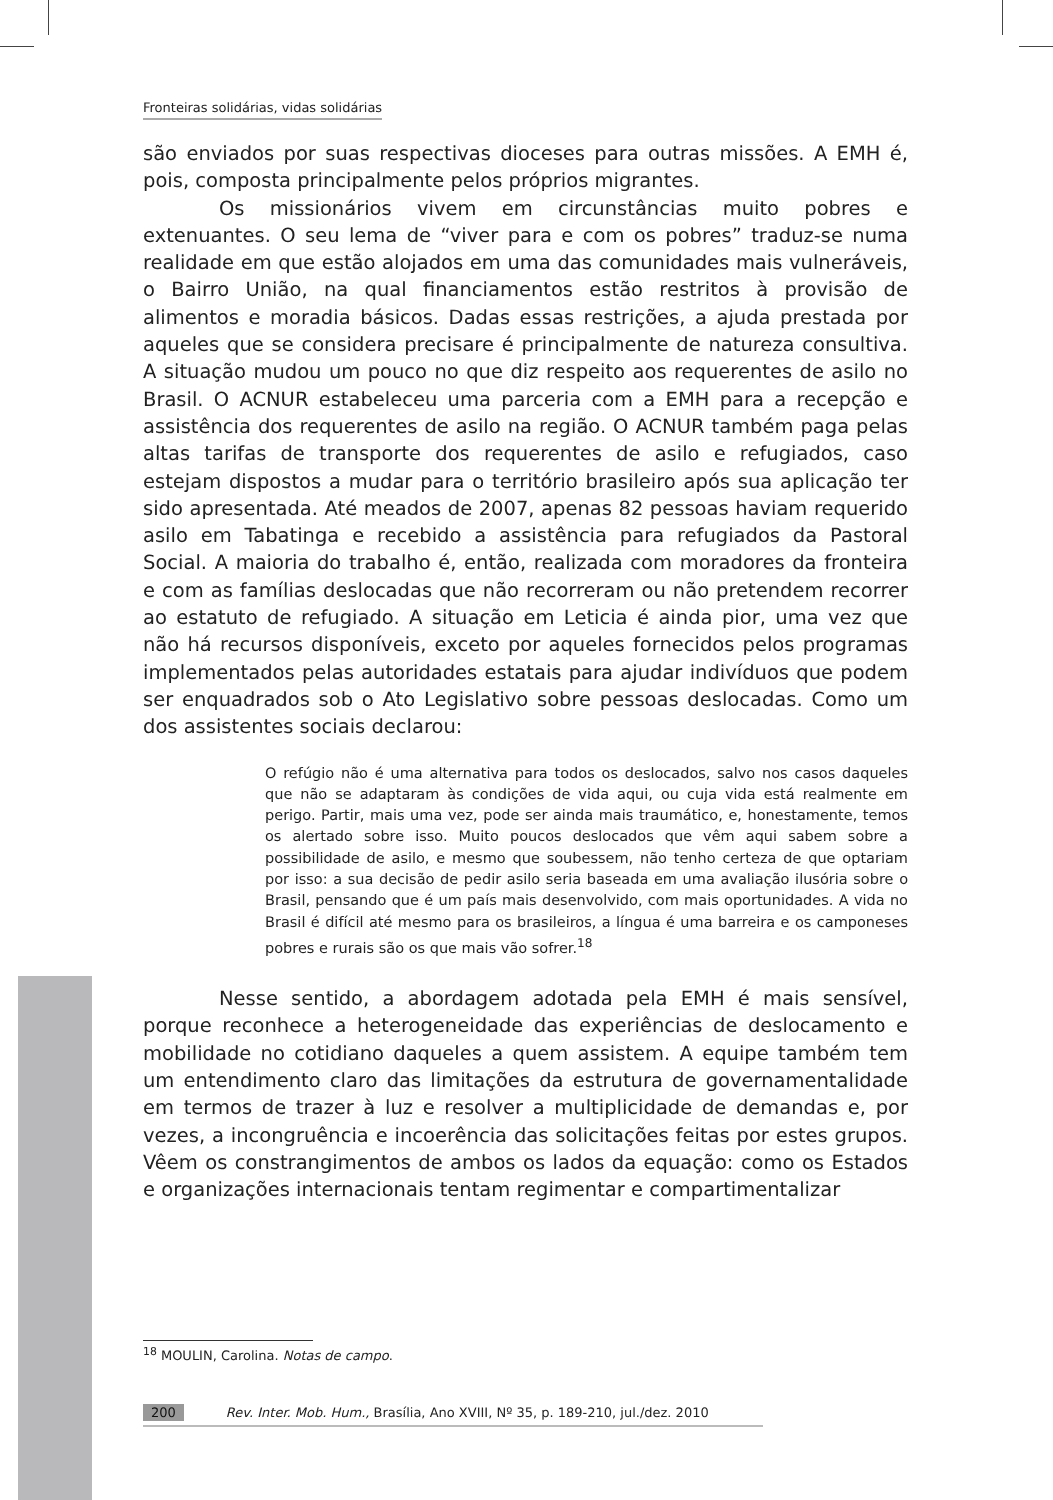Fronteiras solidárias, vidas solidárias
são enviados por suas respectivas dioceses para outras missões. A EMH é, pois, composta principalmente pelos próprios migrantes.
Os missionários vivem em circunstâncias muito pobres e extenuantes. O seu lema de “viver para e com os pobres” traduz-se numa realidade em que estão alojados em uma das comunidades mais vulneráveis, o Bairro União, na qual financiamentos estão restritos à provisão de alimentos e moradia básicos. Dadas essas restrições, a ajuda prestada por aqueles que se considera precisare é principalmente de natureza consultiva. A situação mudou um pouco no que diz respeito aos requerentes de asilo no Brasil. O ACNUR estabeleceu uma parceria com a EMH para a recepção e assistência dos requerentes de asilo na região. O ACNUR também paga pelas altas tarifas de transporte dos requerentes de asilo e refugiados, caso estejam dispostos a mudar para o território brasileiro após sua aplicação ter sido apresentada. Até meados de 2007, apenas 82 pessoas haviam requerido asilo em Tabatinga e recebido a assistência para refugiados da Pastoral Social. A maioria do trabalho é, então, realizada com moradores da fronteira e com as famílias deslocadas que não recorreram ou não pretendem recorrer ao estatuto de refugiado. A situação em Leticia é ainda pior, uma vez que não há recursos disponíveis, exceto por aqueles fornecidos pelos programas implementados pelas autoridades estatais para ajudar indivíduos que podem ser enquadrados sob o Ato Legislativo sobre pessoas deslocadas. Como um dos assistentes sociais declarou:
O refúgio não é uma alternativa para todos os deslocados, salvo nos casos daqueles que não se adaptaram às condições de vida aqui, ou cuja vida está realmente em perigo. Partir, mais uma vez, pode ser ainda mais traumático, e, honestamente, temos os alertado sobre isso. Muito poucos deslocados que vêm aqui sabem sobre a possibilidade de asilo, e mesmo que soubessem, não tenho certeza de que optariam por isso: a sua decisão de pedir asilo seria baseada em uma avaliação ilusória sobre o Brasil, pensando que é um país mais desenvolvido, com mais oportunidades. A vida no Brasil é difícil até mesmo para os brasileiros, a língua é uma barreira e os camponeses pobres e rurais são os que mais vão sofrer.<sup>18</sup>
Nesse sentido, a abordagem adotada pela EMH é mais sensível, porque reconhece a heterogeneidade das experiências de deslocamento e mobilidade no cotidiano daqueles a quem assistem. A equipe também tem um entendimento claro das limitações da estrutura de governamentalidade em termos de trazer à luz e resolver a multiplicidade de demandas e, por vezes, a incongruência e incoerência das solicitações feitas por estes grupos. Vêem os constrangimentos de ambos os lados da equação: como os Estados e organizações internacionais tentam regimentar e compartimentalizar
<sup>18</sup> MOULIN, Carolina. Notas de campo.
200 Rev. Inter. Mob. Hum., Brasília, Ano XVIII, Nº 35, p. 189-210, jul./dez. 2010